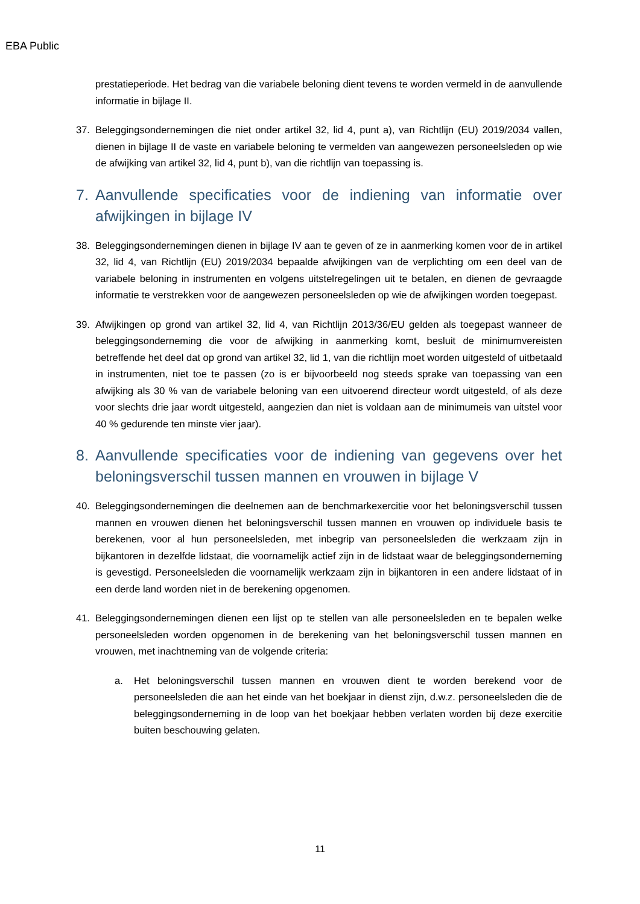EBA Public
prestatieperiode. Het bedrag van die variabele beloning dient tevens te worden vermeld in de aanvullende informatie in bijlage II.
37. Beleggingsondernemingen die niet onder artikel 32, lid 4, punt a), van Richtlijn (EU) 2019/2034 vallen, dienen in bijlage II de vaste en variabele beloning te vermelden van aangewezen personeelsleden op wie de afwijking van artikel 32, lid 4, punt b), van die richtlijn van toepassing is.
7. Aanvullende specificaties voor de indiening van informatie over afwijkingen in bijlage IV
38. Beleggingsondernemingen dienen in bijlage IV aan te geven of ze in aanmerking komen voor de in artikel 32, lid 4, van Richtlijn (EU) 2019/2034 bepaalde afwijkingen van de verplichting om een deel van de variabele beloning in instrumenten en volgens uitstelregelingen uit te betalen, en dienen de gevraagde informatie te verstrekken voor de aangewezen personeelsleden op wie de afwijkingen worden toegepast.
39. Afwijkingen op grond van artikel 32, lid 4, van Richtlijn 2013/36/EU gelden als toegepast wanneer de beleggingsonderneming die voor de afwijking in aanmerking komt, besluit de minimumvereisten betreffende het deel dat op grond van artikel 32, lid 1, van die richtlijn moet worden uitgesteld of uitbetaald in instrumenten, niet toe te passen (zo is er bijvoorbeeld nog steeds sprake van toepassing van een afwijking als 30 % van de variabele beloning van een uitvoerend directeur wordt uitgesteld, of als deze voor slechts drie jaar wordt uitgesteld, aangezien dan niet is voldaan aan de minimumeis van uitstel voor 40 % gedurende ten minste vier jaar).
8. Aanvullende specificaties voor de indiening van gegevens over het beloningsverschil tussen mannen en vrouwen in bijlage V
40. Beleggingsondernemingen die deelnemen aan de benchmarkexercitie voor het beloningsverschil tussen mannen en vrouwen dienen het beloningsverschil tussen mannen en vrouwen op individuele basis te berekenen, voor al hun personeelsleden, met inbegrip van personeelsleden die werkzaam zijn in bijkantoren in dezelfde lidstaat, die voornamelijk actief zijn in de lidstaat waar de beleggingsonderneming is gevestigd. Personeelsleden die voornamelijk werkzaam zijn in bijkantoren in een andere lidstaat of in een derde land worden niet in de berekening opgenomen.
41. Beleggingsondernemingen dienen een lijst op te stellen van alle personeelsleden en te bepalen welke personeelsleden worden opgenomen in de berekening van het beloningsverschil tussen mannen en vrouwen, met inachtneming van de volgende criteria:
a. Het beloningsverschil tussen mannen en vrouwen dient te worden berekend voor de personeelsleden die aan het einde van het boekjaar in dienst zijn, d.w.z. personeelsleden die de beleggingsonderneming in de loop van het boekjaar hebben verlaten worden bij deze exercitie buiten beschouwing gelaten.
11